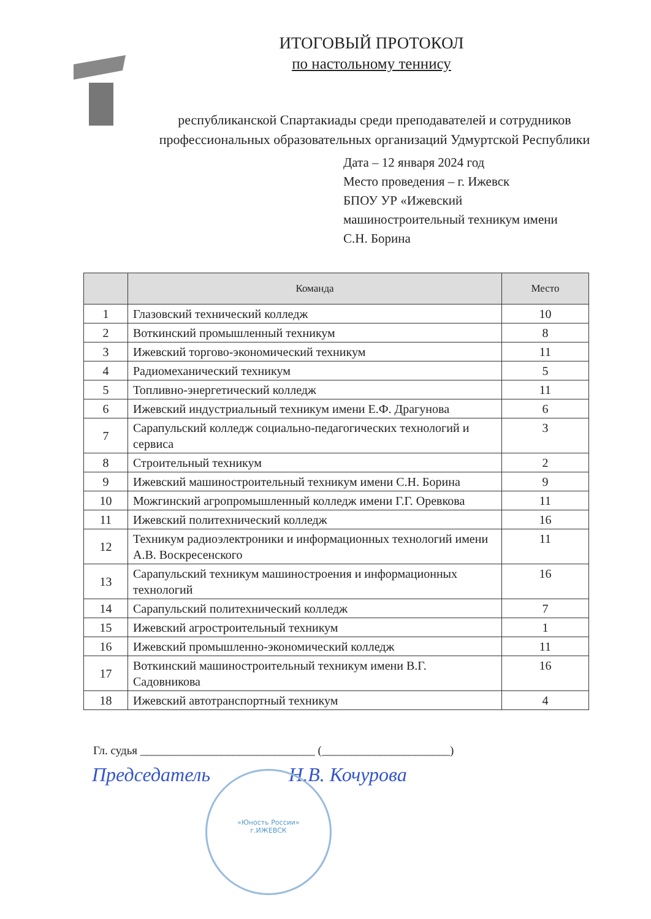ИТОГОВЫЙ ПРОТОКОЛ
по настольному теннису
республиканской Спартакиады среди преподавателей и сотрудников профессиональных образовательных организаций Удмуртской Республики
Дата – 12 января 2024 год
Место проведения – г. Ижевск
БПОУ УР «Ижевский
машиностроительный техникум имени
С.Н. Борина
| | Команда | Место |
| --- | --- | --- |
| 1 | Глазовский технический колледж | 10 |
| 2 | Воткинский промышленный техникум | 8 |
| 3 | Ижевский торгово-экономический техникум | 11 |
| 4 | Радиомеханический техникум | 5 |
| 5 | Топливно-энергетический колледж | 11 |
| 6 | Ижевский индустриальный техникум имени Е.Ф. Драгунова | 6 |
| 7 | Сарапульский колледж социально-педагогических технологий и сервиса | 3 |
| 8 | Строительный техникум | 2 |
| 9 | Ижевский машиностроительный техникум имени С.Н. Борина | 9 |
| 10 | Можгинский агропромышленный колледж имени Г.Г. Оревкова | 11 |
| 11 | Ижевский политехнический колледж | 16 |
| 12 | Техникум радиоэлектроники и информационных технологий имени А.В. Воскресенского | 11 |
| 13 | Сарапульский техникум машиностроения и информационных технологий | 16 |
| 14 | Сарапульский политехнический колледж | 7 |
| 15 | Ижевский агростроительный техникум | 1 |
| 16 | Ижевский промышленно-экономический колледж | 11 |
| 17 | Воткинский машиностроительный техникум имени В.Г. Садовникова | 16 |
| 18 | Ижевский автотранспортный техникум | 4 |
Гл. судья ______________________________ (______________________)
Председатель Н.В. Кочурова
«Юность России»
г.ИЖЕВСК